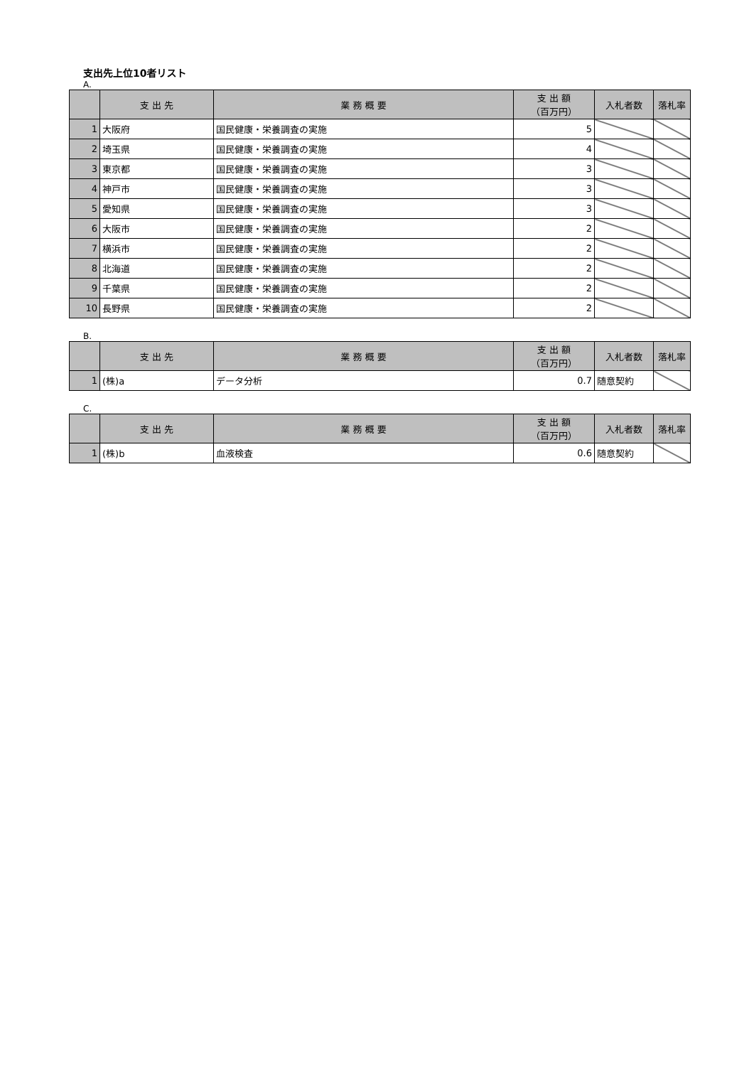支出先上位10者リスト
A.
| | 支 出 先 | 業 務 概 要 | 支 出 額 （百万円） | 入札者数 | 落札率 |
| --- | --- | --- | --- | --- | --- |
| 1 | 大阪府 | 国民健康・栄養調査の実施 | 5 | | |
| 2 | 埼玉県 | 国民健康・栄養調査の実施 | 4 | | |
| 3 | 東京都 | 国民健康・栄養調査の実施 | 3 | | |
| 4 | 神戸市 | 国民健康・栄養調査の実施 | 3 | | |
| 5 | 愛知県 | 国民健康・栄養調査の実施 | 3 | | |
| 6 | 大阪市 | 国民健康・栄養調査の実施 | 2 | | |
| 7 | 横浜市 | 国民健康・栄養調査の実施 | 2 | | |
| 8 | 北海道 | 国民健康・栄養調査の実施 | 2 | | |
| 9 | 千葉県 | 国民健康・栄養調査の実施 | 2 | | |
| 10 | 長野県 | 国民健康・栄養調査の実施 | 2 | | |
B.
| | 支 出 先 | 業 務 概 要 | 支 出 額 （百万円） | 入札者数 | 落札率 |
| --- | --- | --- | --- | --- | --- |
| 1 | (株)a | データ分析 | 0.7 | 随意契約 | |
C.
| | 支 出 先 | 業 務 概 要 | 支 出 額 （百万円） | 入札者数 | 落札率 |
| --- | --- | --- | --- | --- | --- |
| 1 | (株)b | 血液検査 | 0.6 | 随意契約 | |